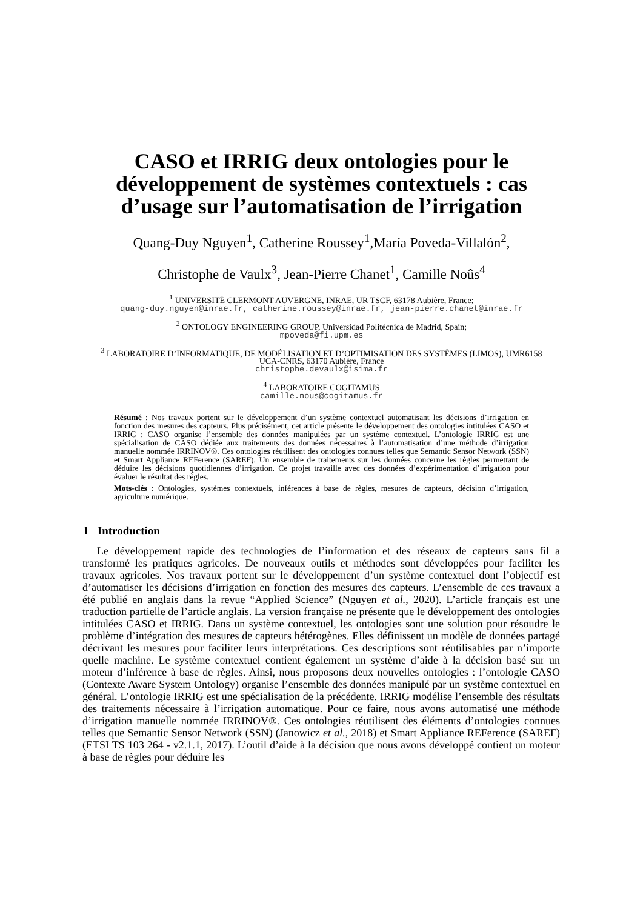CASO et IRRIG deux ontologies pour le développement de systèmes contextuels : cas d’usage sur l’automatisation de l’irrigation
Quang-Duy Nguyen<sup>1</sup>, Catherine Roussey<sup>1</sup>,María Poveda-Villalón<sup>2</sup>,
Christophe de Vaulx<sup>3</sup>, Jean-Pierre Chanet<sup>1</sup>, Camille Noûs<sup>4</sup>
<sup>1</sup> UNIVERSITÉ CLERMONT AUVERGNE, INRAE, UR TSCF, 63178 Aubière, France;
quang-duy.nguyen@inrae.fr, catherine.roussey@inrae.fr, jean-pierre.chanet@inrae.fr
<sup>2</sup> ONTOLOGY ENGINEERING GROUP, Universidad Politécnica de Madrid, Spain;
mpoveda@fi.upm.es
<sup>3</sup> LABORATOIRE D’INFORMATIQUE, DE MODÉLISATION ET D’OPTIMISATION DES SYSTÈMES (LIMOS), UMR6158
UCA-CNRS, 63170 Aubière, France
christophe.devaulx@isima.fr
<sup>4</sup> LABORATOIRE COGITAMUS
camille.nous@cogitamus.fr
Résumé : Nos travaux portent sur le développement d’un système contextuel automatisant les décisions d’irrigation en fonction des mesures des capteurs. Plus précisément, cet article présente le développement des ontologies intitulées CASO et IRRIG : CASO organise l’ensemble des données manipulées par un système contextuel. L’ontologie IRRIG est une spécialisation de CASO dédiée aux traitements des données nécessaires à l’automatisation d’une méthode d’irrigation manuelle nommée IRRINOV®. Ces ontologies réutilisent des ontologies connues telles que Semantic Sensor Network (SSN) et Smart Appliance REFerence (SAREF). Un ensemble de traitements sur les données concerne les règles permettant de déduire les décisions quotidiennes d’irrigation. Ce projet travaille avec des données d’expérimentation d’irrigation pour évaluer le résultat des règles.
Mots-clés : Ontologies, systèmes contextuels, inférences à base de règles, mesures de capteurs, décision d’irrigation, agriculture numérique.
1 Introduction
Le développement rapide des technologies de l’information et des réseaux de capteurs sans fil a transformé les pratiques agricoles. De nouveaux outils et méthodes sont développées pour faciliter les travaux agricoles. Nos travaux portent sur le développement d’un système contextuel dont l’objectif est d’automatiser les décisions d’irrigation en fonction des mesures des capteurs. L’ensemble de ces travaux a été publié en anglais dans la revue “Applied Science” (Nguyen et al., 2020). L’article français est une traduction partielle de l’article anglais. La version française ne présente que le développement des ontologies intitulées CASO et IRRIG. Dans un système contextuel, les ontologies sont une solution pour résoudre le problème d’intégration des mesures de capteurs hétérogènes. Elles définissent un modèle de données partagé décrivant les mesures pour faciliter leurs interprétations. Ces descriptions sont réutilisables par n’importe quelle machine. Le système contextuel contient également un système d’aide à la décision basé sur un moteur d’inférence à base de règles. Ainsi, nous proposons deux nouvelles ontologies : l’ontologie CASO (Contexte Aware System Ontology) organise l’ensemble des données manipulé par un système contextuel en général. L’ontologie IRRIG est une spécialisation de la précédente. IRRIG modélise l’ensemble des résultats des traitements nécessaire à l’irrigation automatique. Pour ce faire, nous avons automatisé une méthode d’irrigation manuelle nommée IRRINOV®. Ces ontologies réutilisent des éléments d’ontologies connues telles que Semantic Sensor Network (SSN) (Janowicz et al., 2018) et Smart Appliance REFerence (SAREF)(ETSI TS 103 264 - v2.1.1, 2017). L’outil d’aide à la décision que nous avons développé contient un moteur à base de règles pour déduire les